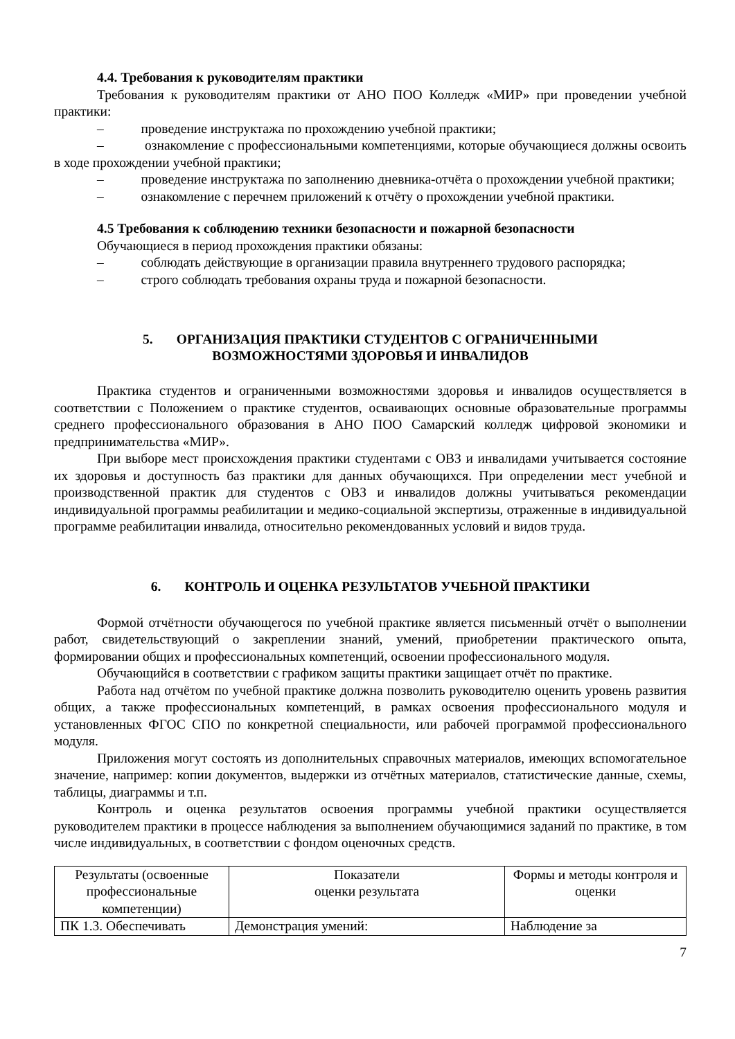4.4. Требования к руководителям практики
Требования к руководителям практики от АНО ПОО Колледж «МИР» при проведении учебной практики:
– проведение инструктажа по прохождению учебной практики;
– ознакомление с профессиональными компетенциями, которые обучающиеся должны освоить в ходе прохождении учебной практики;
– проведение инструктажа по заполнению дневника-отчёта о прохождении учебной практики;
– ознакомление с перечнем приложений к отчёту о прохождении учебной практики.
4.5 Требования к соблюдению техники безопасности и пожарной безопасности
Обучающиеся в период прохождения практики обязаны:
– соблюдать действующие в организации правила внутреннего трудового распорядка;
– строго соблюдать требования охраны труда и пожарной безопасности.
5. ОРГАНИЗАЦИЯ ПРАКТИКИ СТУДЕНТОВ С ОГРАНИЧЕННЫМИ
ВОЗМОЖНОСТЯМИ ЗДОРОВЬЯ И ИНВАЛИДОВ
Практика студентов и ограниченными возможностями здоровья и инвалидов осуществляется в соответствии с Положением о практике студентов, осваивающих основные образовательные программы среднего профессионального образования в АНО ПОО Самарский колледж цифровой экономики и предпринимательства «МИР».
При выборе мест происхождения практики студентами с ОВЗ и инвалидами учитывается состояние их здоровья и доступность баз практики для данных обучающихся. При определении мест учебной и производственной практик для студентов с ОВЗ и инвалидов должны учитываться рекомендации индивидуальной программы реабилитации и медико-социальной экспертизы, отраженные в индивидуальной программе реабилитации инвалида, относительно рекомендованных условий и видов труда.
6. КОНТРОЛЬ И ОЦЕНКА РЕЗУЛЬТАТОВ УЧЕБНОЙ ПРАКТИКИ
Формой отчётности обучающегося по учебной практике является письменный отчёт о выполнении работ, свидетельствующий о закреплении знаний, умений, приобретении практического опыта, формировании общих и профессиональных компетенций, освоении профессионального модуля.
Обучающийся в соответствии с графиком защиты практики защищает отчёт по практике.
Работа над отчётом по учебной практике должна позволить руководителю оценить уровень развития общих, а также профессиональных компетенций, в рамках освоения профессионального модуля и установленных ФГОС СПО по конкретной специальности, или рабочей программой профессионального модуля.
Приложения могут состоять из дополнительных справочных материалов, имеющих вспомогательное значение, например: копии документов, выдержки из отчётных материалов, статистические данные, схемы, таблицы, диаграммы и т.п.
Контроль и оценка результатов освоения программы учебной практики осуществляется руководителем практики в процессе наблюдения за выполнением обучающимися заданий по практике, в том числе индивидуальных, в соответствии с фондом оценочных средств.
| Результаты (освоенные профессиональные компетенции) | Показатели оценки результата | Формы и методы контроля и оценки |
| ПК 1.3. Обеспечивать | Демонстрация умений: | Наблюдение за |
7